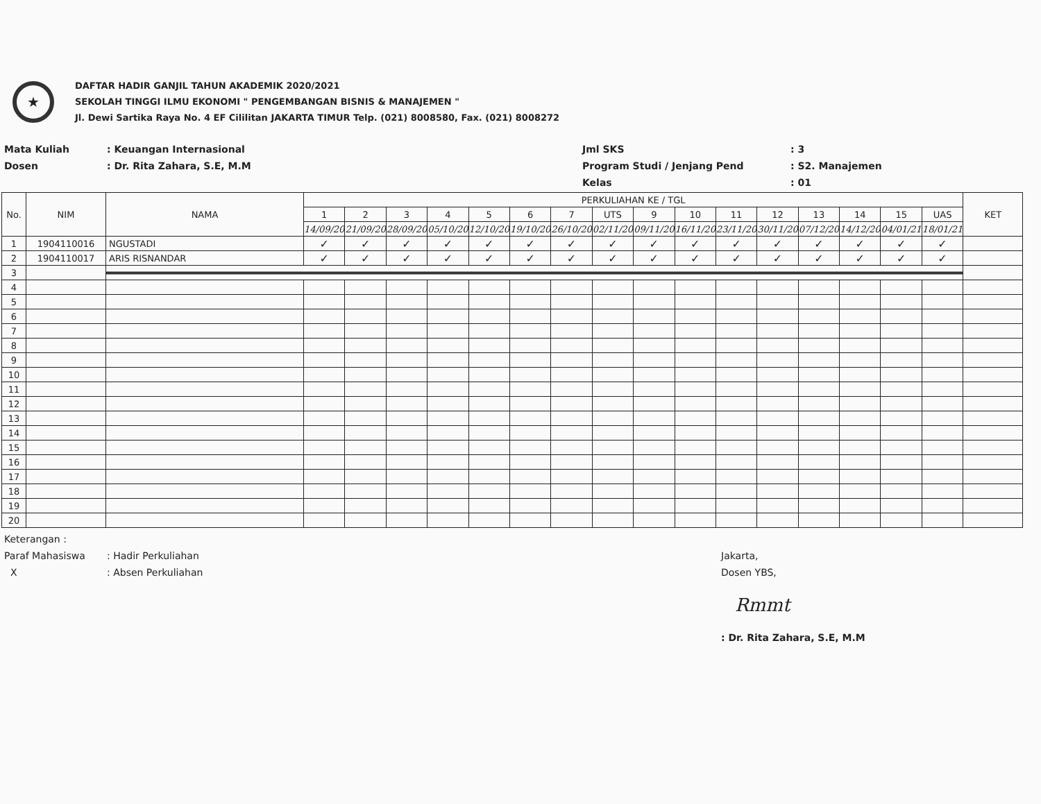★
DAFTAR HADIR GANJIL TAHUN AKADEMIK 2020/2021
SEKOLAH TINGGI ILMU EKONOMI " PENGEMBANGAN BISNIS & MANAJEMEN "
Jl. Dewi Sartika Raya No. 4 EF Cililitan JAKARTA TIMUR Telp. (021) 8008580, Fax. (021) 8008272
Mata Kuliah
Dosen
: Keuangan Internasional
: Dr. Rita Zahara, S.E, M.M
Jml SKS
Program Studi / Jenjang Pend
Kelas
: 3
: S2. Manajemen
: 01
| No. | NIM | NAMA | PERKULIAHAN KE / TGL | | | | | | | | | | | | | | | | KET |
| --- | --- | --- | --- | --- | --- | --- | --- | --- | --- | --- | --- | --- | --- | --- | --- | --- | --- | --- | --- |
| | | | 1 | 2 | 3 | 4 | 5 | 6 | 7 | UTS | 9 | 10 | 11 | 12 | 13 | 14 | 15 | UAS | |
| | | | 14/09/20 | 21/09/20 | 28/09/20 | 05/10/20 | 12/10/20 | 19/10/20 | 26/10/20 | 02/11/20 | 09/11/20 | 16/11/20 | 23/11/20 | 30/11/20 | 07/12/20 | 14/12/20 | 04/01/21 | 18/01/21 | |
| 1 | 1904110016 | NGUSTADI | ✓ | ✓ | ✓ | ✓ | ✓ | ✓ | ✓ | ✓ | ✓ | ✓ | ✓ | ✓ | ✓ | ✓ | ✓ | ✓ | |
| 2 | 1904110017 | ARIS RISNANDAR | ✓ | ✓ | ✓ | ✓ | ✓ | ✓ | ✓ | ✓ | ✓ | ✓ | ✓ | ✓ | ✓ | ✓ | ✓ | ✓ | |
| 3 | | | | | | | | | | | | | | | | | | | |
| 4 | | | | | | | | | | | | | | | | | | | |
| 5 | | | | | | | | | | | | | | | | | | | |
| 6 | | | | | | | | | | | | | | | | | | | |
| 7 | | | | | | | | | | | | | | | | | | | |
| 8 | | | | | | | | | | | | | | | | | | | |
| 9 | | | | | | | | | | | | | | | | | | | |
| 10 | | | | | | | | | | | | | | | | | | | |
| 11 | | | | | | | | | | | | | | | | | | | |
| 12 | | | | | | | | | | | | | | | | | | | |
| 13 | | | | | | | | | | | | | | | | | | | |
| 14 | | | | | | | | | | | | | | | | | | | |
| 15 | | | | | | | | | | | | | | | | | | | |
| 16 | | | | | | | | | | | | | | | | | | | |
| 17 | | | | | | | | | | | | | | | | | | | |
| 18 | | | | | | | | | | | | | | | | | | | |
| 19 | | | | | | | | | | | | | | | | | | | |
| 20 | | | | | | | | | | | | | | | | | | | |
Keterangan :
Paraf Mahasiswa
X
: Hadir Perkuliahan
: Absen Perkuliahan
Jakarta,
Dosen YBS,
Rmmt
: Dr. Rita Zahara, S.E, M.M